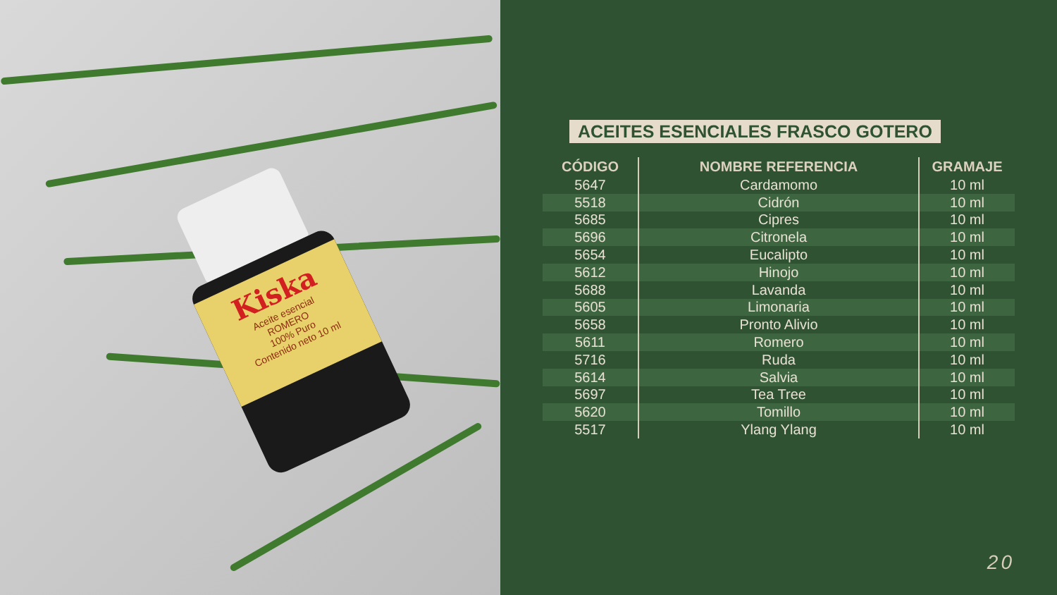Kiska
Aceite esencial
ROMERO
100% Puro
Contenido neto 10 ml
ACEITES ESENCIALES FRASCO GOTERO
| CÓDIGO | NOMBRE REFERENCIA | GRAMAJE |
| --- | --- | --- |
| 5647 | Cardamomo | 10 ml |
| 5518 | Cidrón | 10 ml |
| 5685 | Cipres | 10 ml |
| 5696 | Citronela | 10 ml |
| 5654 | Eucalipto | 10 ml |
| 5612 | Hinojo | 10 ml |
| 5688 | Lavanda | 10 ml |
| 5605 | Limonaria | 10 ml |
| 5658 | Pronto Alivio | 10 ml |
| 5611 | Romero | 10 ml |
| 5716 | Ruda | 10 ml |
| 5614 | Salvia | 10 ml |
| 5697 | Tea Tree | 10 ml |
| 5620 | Tomillo | 10 ml |
| 5517 | Ylang Ylang | 10 ml |
20